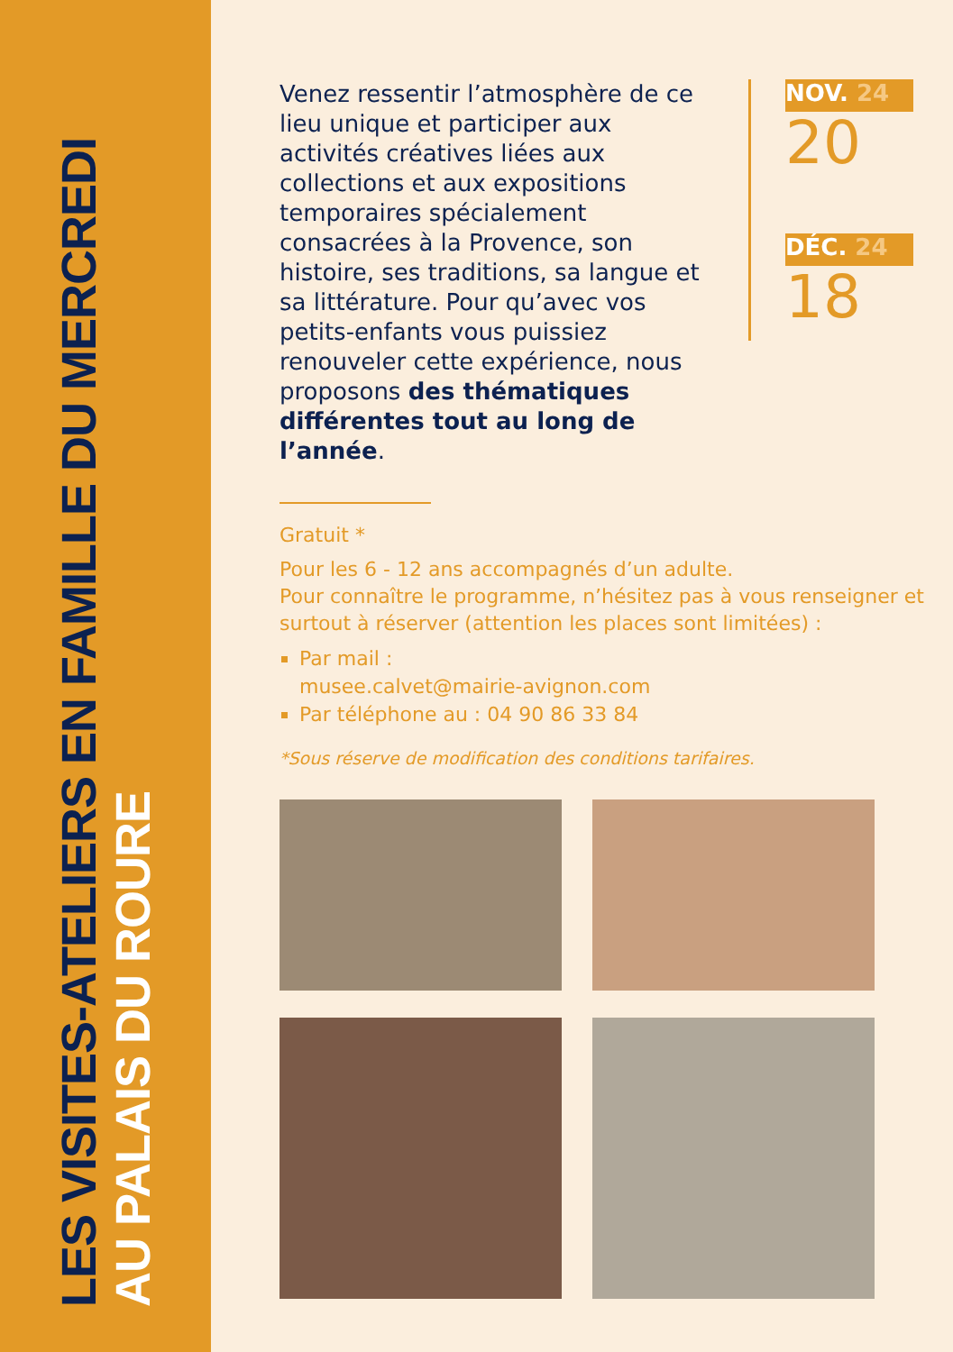LES VISITES-ATELIERS EN FAMILLE DU MERCREDI
AU PALAIS DU ROURE
Venez ressentir l’atmosphère de ce lieu unique et participer aux activités créatives liées aux collections et aux expositions temporaires spécialement consacrées à la Provence, son histoire, ses traditions, sa langue et sa littérature. Pour qu’avec vos petits-enfants vous puissiez renouveler cette expérience, nous proposons des thématiques différentes tout au long de l’année.
NOV. 24
20
DÉC. 24
18
Gratuit *
Pour les 6 - 12 ans accompagnés d’un adulte.
Pour connaître le programme, n’hésitez pas à vous renseigner et surtout à réserver (attention les places sont limitées) :
Par mail :
musee.calvet@mairie-avignon.com
Par téléphone au : 04 90 86 33 84
*Sous réserve de modification des conditions tarifaires.